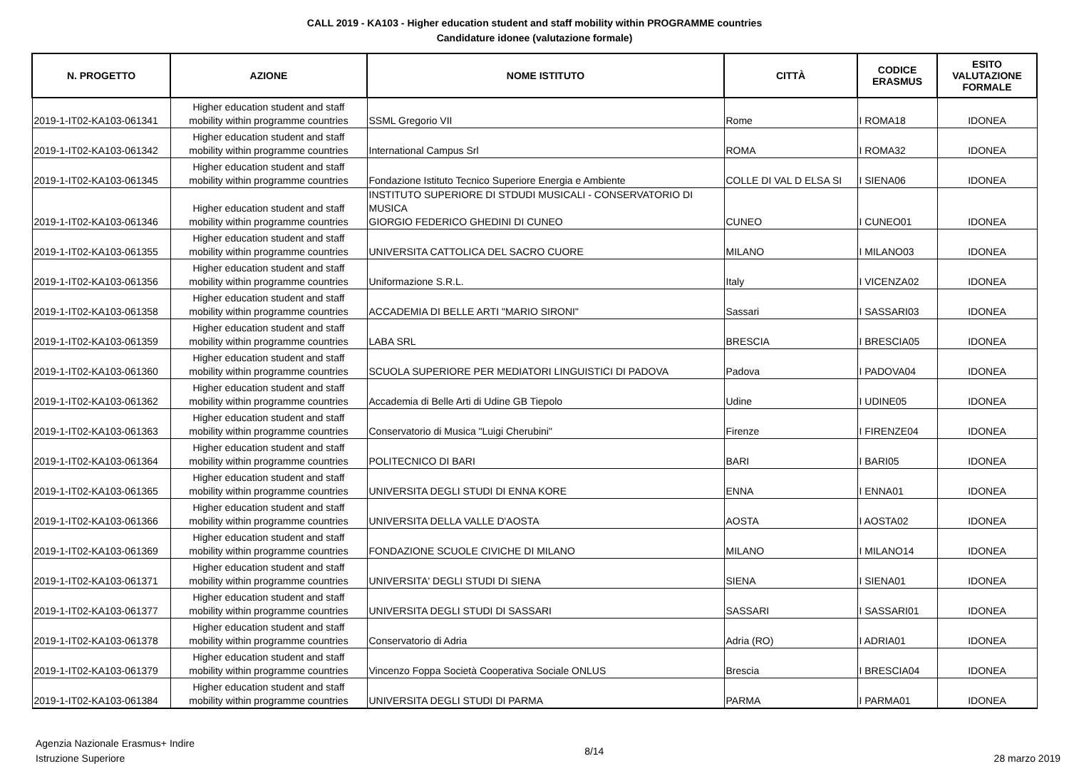CALL 2019 - KA103 - Higher education student and staff mobility within PROGRAMME countries
Candidature idonee (valutazione formale)
| N. PROGETTO | AZIONE | NOME ISTITUTO | CITTÀ | CODICE ERASMUS | ESITO VALUTAZIONE FORMALE |
| --- | --- | --- | --- | --- | --- |
| 2019-1-IT02-KA103-061341 | Higher education student and staff mobility within programme countries | SSML Gregorio VII | Rome | I ROMA18 | IDONEA |
| 2019-1-IT02-KA103-061342 | Higher education student and staff mobility within programme countries | International Campus Srl | ROMA | I ROMA32 | IDONEA |
| 2019-1-IT02-KA103-061345 | Higher education student and staff mobility within programme countries | Fondazione Istituto Tecnico Superiore Energia e Ambiente | COLLE DI VAL D ELSA SI | I SIENA06 | IDONEA |
| 2019-1-IT02-KA103-061346 | Higher education student and staff mobility within programme countries | INSTITUTO SUPERIORE DI STDUDI MUSICALI - CONSERVATORIO DI MUSICA GIORGIO FEDERICO GHEDINI DI CUNEO | CUNEO | I CUNEO01 | IDONEA |
| 2019-1-IT02-KA103-061355 | Higher education student and staff mobility within programme countries | UNIVERSITA CATTOLICA DEL SACRO CUORE | MILANO | I MILANO03 | IDONEA |
| 2019-1-IT02-KA103-061356 | Higher education student and staff mobility within programme countries | Uniformazione S.R.L. | Italy | I VICENZA02 | IDONEA |
| 2019-1-IT02-KA103-061358 | Higher education student and staff mobility within programme countries | ACCADEMIA DI BELLE ARTI "MARIO SIRONI" | Sassari | I SASSARI03 | IDONEA |
| 2019-1-IT02-KA103-061359 | Higher education student and staff mobility within programme countries | LABA SRL | BRESCIA | I BRESCIA05 | IDONEA |
| 2019-1-IT02-KA103-061360 | Higher education student and staff mobility within programme countries | SCUOLA SUPERIORE PER MEDIATORI LINGUISTICI DI PADOVA | Padova | I PADOVA04 | IDONEA |
| 2019-1-IT02-KA103-061362 | Higher education student and staff mobility within programme countries | Accademia di Belle Arti di Udine GB Tiepolo | Udine | I UDINE05 | IDONEA |
| 2019-1-IT02-KA103-061363 | Higher education student and staff mobility within programme countries | Conservatorio di Musica "Luigi Cherubini" | Firenze | I FIRENZE04 | IDONEA |
| 2019-1-IT02-KA103-061364 | Higher education student and staff mobility within programme countries | POLITECNICO DI BARI | BARI | I BARI05 | IDONEA |
| 2019-1-IT02-KA103-061365 | Higher education student and staff mobility within programme countries | UNIVERSITA DEGLI STUDI DI ENNA KORE | ENNA | I ENNA01 | IDONEA |
| 2019-1-IT02-KA103-061366 | Higher education student and staff mobility within programme countries | UNIVERSITA DELLA VALLE D'AOSTA | AOSTA | I AOSTA02 | IDONEA |
| 2019-1-IT02-KA103-061369 | Higher education student and staff mobility within programme countries | FONDAZIONE SCUOLE CIVICHE DI MILANO | MILANO | I MILANO14 | IDONEA |
| 2019-1-IT02-KA103-061371 | Higher education student and staff mobility within programme countries | UNIVERSITA' DEGLI STUDI DI SIENA | SIENA | I SIENA01 | IDONEA |
| 2019-1-IT02-KA103-061377 | Higher education student and staff mobility within programme countries | UNIVERSITA DEGLI STUDI DI SASSARI | SASSARI | I SASSARI01 | IDONEA |
| 2019-1-IT02-KA103-061378 | Higher education student and staff mobility within programme countries | Conservatorio di Adria | Adria (RO) | I ADRIA01 | IDONEA |
| 2019-1-IT02-KA103-061379 | Higher education student and staff mobility within programme countries | Vincenzo Foppa Società Cooperativa Sociale ONLUS | Brescia | I BRESCIA04 | IDONEA |
| 2019-1-IT02-KA103-061384 | Higher education student and staff mobility within programme countries | UNIVERSITA DEGLI STUDI DI PARMA | PARMA | I PARMA01 | IDONEA |
Agenzia Nazionale Erasmus+ Indire
Istruzione Superiore
8/14 28 marzo 2019